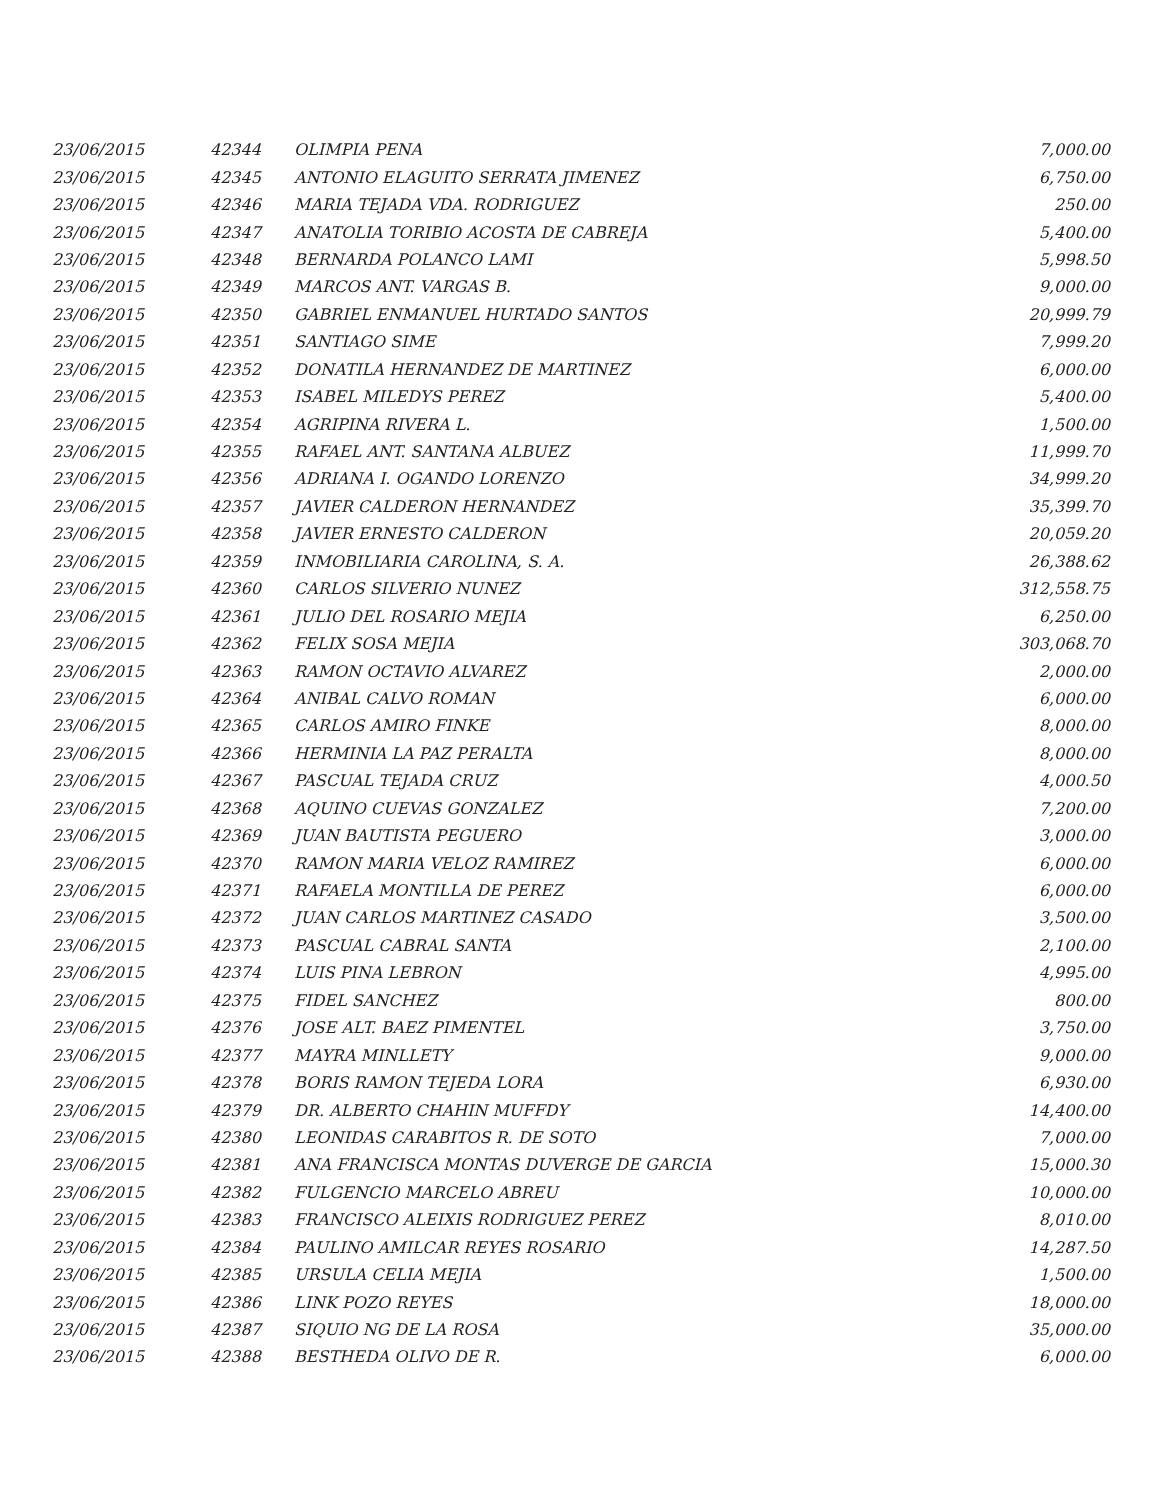| 23/06/2015 | 42344 | OLIMPIA PENA | 7,000.00 |
| 23/06/2015 | 42345 | ANTONIO ELAGUITO SERRATA JIMENEZ | 6,750.00 |
| 23/06/2015 | 42346 | MARIA TEJADA VDA. RODRIGUEZ | 250.00 |
| 23/06/2015 | 42347 | ANATOLIA TORIBIO ACOSTA DE CABREJA | 5,400.00 |
| 23/06/2015 | 42348 | BERNARDA POLANCO LAMI | 5,998.50 |
| 23/06/2015 | 42349 | MARCOS ANT. VARGAS B. | 9,000.00 |
| 23/06/2015 | 42350 | GABRIEL ENMANUEL HURTADO SANTOS | 20,999.79 |
| 23/06/2015 | 42351 | SANTIAGO SIME | 7,999.20 |
| 23/06/2015 | 42352 | DONATILA HERNANDEZ DE MARTINEZ | 6,000.00 |
| 23/06/2015 | 42353 | ISABEL MILEDYS PEREZ | 5,400.00 |
| 23/06/2015 | 42354 | AGRIPINA RIVERA L. | 1,500.00 |
| 23/06/2015 | 42355 | RAFAEL ANT. SANTANA ALBUEZ | 11,999.70 |
| 23/06/2015 | 42356 | ADRIANA I. OGANDO LORENZO | 34,999.20 |
| 23/06/2015 | 42357 | JAVIER CALDERON HERNANDEZ | 35,399.70 |
| 23/06/2015 | 42358 | JAVIER ERNESTO CALDERON | 20,059.20 |
| 23/06/2015 | 42359 | INMOBILIARIA CAROLINA, S. A. | 26,388.62 |
| 23/06/2015 | 42360 | CARLOS SILVERIO NUNEZ | 312,558.75 |
| 23/06/2015 | 42361 | JULIO DEL ROSARIO MEJIA | 6,250.00 |
| 23/06/2015 | 42362 | FELIX SOSA MEJIA | 303,068.70 |
| 23/06/2015 | 42363 | RAMON OCTAVIO ALVAREZ | 2,000.00 |
| 23/06/2015 | 42364 | ANIBAL CALVO ROMAN | 6,000.00 |
| 23/06/2015 | 42365 | CARLOS AMIRO FINKE | 8,000.00 |
| 23/06/2015 | 42366 | HERMINIA LA PAZ PERALTA | 8,000.00 |
| 23/06/2015 | 42367 | PASCUAL TEJADA CRUZ | 4,000.50 |
| 23/06/2015 | 42368 | AQUINO CUEVAS GONZALEZ | 7,200.00 |
| 23/06/2015 | 42369 | JUAN BAUTISTA PEGUERO | 3,000.00 |
| 23/06/2015 | 42370 | RAMON MARIA VELOZ RAMIREZ | 6,000.00 |
| 23/06/2015 | 42371 | RAFAELA MONTILLA DE PEREZ | 6,000.00 |
| 23/06/2015 | 42372 | JUAN CARLOS MARTINEZ CASADO | 3,500.00 |
| 23/06/2015 | 42373 | PASCUAL CABRAL SANTA | 2,100.00 |
| 23/06/2015 | 42374 | LUIS PINA LEBRON | 4,995.00 |
| 23/06/2015 | 42375 | FIDEL SANCHEZ | 800.00 |
| 23/06/2015 | 42376 | JOSE ALT. BAEZ PIMENTEL | 3,750.00 |
| 23/06/2015 | 42377 | MAYRA MINLLETY | 9,000.00 |
| 23/06/2015 | 42378 | BORIS RAMON TEJEDA LORA | 6,930.00 |
| 23/06/2015 | 42379 | DR. ALBERTO CHAHIN MUFFDY | 14,400.00 |
| 23/06/2015 | 42380 | LEONIDAS CARABITOS R. DE SOTO | 7,000.00 |
| 23/06/2015 | 42381 | ANA FRANCISCA MONTAS DUVERGE DE GARCIA | 15,000.30 |
| 23/06/2015 | 42382 | FULGENCIO MARCELO ABREU | 10,000.00 |
| 23/06/2015 | 42383 | FRANCISCO ALEIXIS RODRIGUEZ PEREZ | 8,010.00 |
| 23/06/2015 | 42384 | PAULINO AMILCAR REYES ROSARIO | 14,287.50 |
| 23/06/2015 | 42385 | URSULA CELIA MEJIA | 1,500.00 |
| 23/06/2015 | 42386 | LINK POZO REYES | 18,000.00 |
| 23/06/2015 | 42387 | SIQUIO NG DE LA ROSA | 35,000.00 |
| 23/06/2015 | 42388 | BESTHEDA OLIVO DE R. | 6,000.00 |